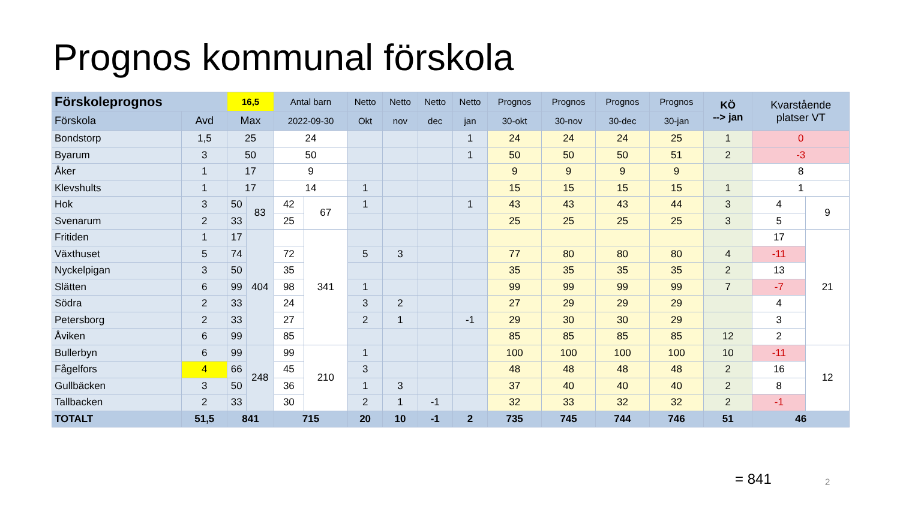Prognos kommunal förskola
| Förskoleprognos | | 16,5 | | Antal barn | | Netto | Netto | Netto | Netto | Prognos | Prognos | Prognos | Prognos | KÖ --> jan | Kvarstående platser VT | |
| --- | --- | --- | --- | --- | --- | --- | --- | --- | --- | --- | --- | --- | --- | --- | --- | --- |
| Förskola | Avd | Max | | 2022-09-30 | | Okt | nov | dec | jan | 30-okt | 30-nov | 30-dec | 30-jan | | | |
| Bondstorp | 1,5 | 25 | | 24 | | | | | 1 | 24 | 24 | 24 | 25 | 1 | 0 | |
| Byarum | 3 | 50 | | 50 | | | | | 1 | 50 | 50 | 50 | 51 | 2 | -3 | |
| Åker | 1 | 17 | | 9 | | | | | | 9 | 9 | 9 | 9 | | 8 | |
| Klevshults | 1 | 17 | | 14 | | 1 | | | | 15 | 15 | 15 | 15 | 1 | 1 | |
| Hok | 3 | 50 | 83 | 42 | 67 | 1 | | | 1 | 43 | 43 | 43 | 44 | 3 | 4 | 9 |
| Svenarum | 2 | 33 | | 25 | | | | | | 25 | 25 | 25 | 25 | 3 | 5 | |
| Fritiden | 1 | 17 | 404 | | 341 | | | | | | | | | | 17 | 21 |
| Växthuset | 5 | 74 | | 72 | | 5 | 3 | | | 77 | 80 | 80 | 80 | 4 | -11 | |
| Nyckelpigan | 3 | 50 | | 35 | | | | | | 35 | 35 | 35 | 35 | 2 | 13 | |
| Slätten | 6 | 99 | | 98 | | 1 | | | | 99 | 99 | 99 | 99 | 7 | -7 | |
| Södra | 2 | 33 | | 24 | | 3 | 2 | | | 27 | 29 | 29 | 29 | | 4 | |
| Petersborg | 2 | 33 | | 27 | | 2 | 1 | | -1 | 29 | 30 | 30 | 29 | | 3 | |
| Åviken | 6 | 99 | | 85 | | | | | | 85 | 85 | 85 | 85 | 12 | 2 | |
| Bullerbyn | 6 | 99 | 248 | 99 | 210 | 1 | | | | 100 | 100 | 100 | 100 | 10 | -11 | 12 |
| Fågelfors | 4 | 66 | | 45 | | 3 | | | | 48 | 48 | 48 | 48 | 2 | 16 | |
| Gullbäcken | 3 | 50 | | 36 | | 1 | 3 | | | 37 | 40 | 40 | 40 | 2 | 8 | |
| Tallbacken | 2 | 33 | | 30 | | 2 | 1 | -1 | | 32 | 33 | 32 | 32 | 2 | -1 | |
| TOTALT | 51,5 | 841 | | 715 | | 20 | 10 | -1 | 2 | 735 | 745 | 744 | 746 | 51 | 46 | |
= 841 2